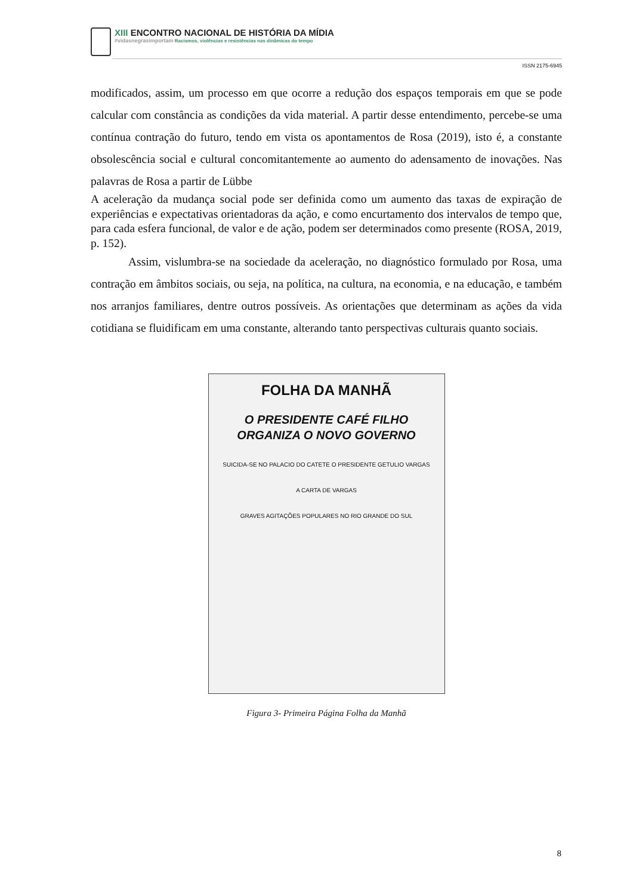XIII ENCONTRO NACIONAL DE HISTÓRIA DA MÍDIA
#vidasnegrasimportam Racismos, violências e resistências nas dinâmicas do tempo
ISSN 2175-6945
modificados, assim, um processo em que ocorre a redução dos espaços temporais em que se pode calcular com constância as condições da vida material. A partir desse entendimento, percebe-se uma contínua contração do futuro, tendo em vista os apontamentos de Rosa (2019), isto é, a constante obsolescência social e cultural concomitantemente ao aumento do adensamento de inovações. Nas palavras de Rosa a partir de Lübbe
A aceleração da mudança social pode ser definida como um aumento das taxas de expiração de experiências e expectativas orientadoras da ação, e como encurtamento dos intervalos de tempo que, para cada esfera funcional, de valor e de ação, podem ser determinados como presente (ROSA, 2019, p. 152).
Assim, vislumbra-se na sociedade da aceleração, no diagnóstico formulado por Rosa, uma contração em âmbitos sociais, ou seja, na política, na cultura, na economia, e na educação, e também nos arranjos familiares, dentre outros possíveis. As orientações que determinam as ações da vida cotidiana se fluidificam em uma constante, alterando tanto perspectivas culturais quanto sociais.
FOLHA DA MANHÃ
O PRESIDENTE CAFÉ FILHO
ORGANIZA O NOVO GOVERNO
SUICIDA-SE NO PALACIO DO CATETE O PRESIDENTE GETULIO VARGAS
A CARTA DE VARGAS
GRAVES AGITAÇÕES POPULARES NO RIO GRANDE DO SUL
Figura 3- Primeira Página Folha da Manhã
8